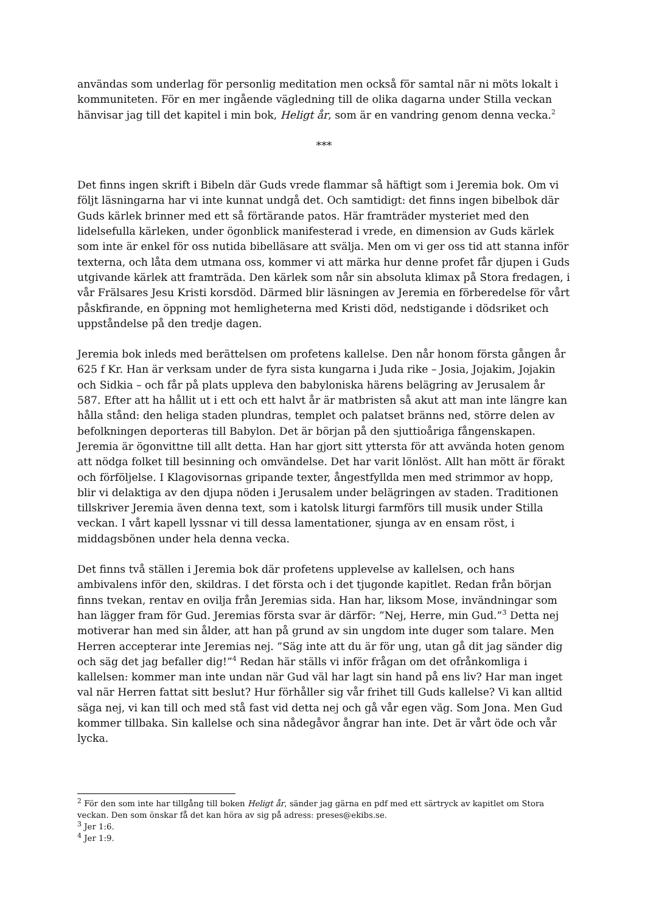användas som underlag för personlig meditation men också för samtal när ni möts lokalt i kommuniteten. För en mer ingående vägledning till de olika dagarna under Stilla veckan hänvisar jag till det kapitel i min bok, Heligt år, som är en vandring genom denna vecka.<sup>2</sup>
***
Det finns ingen skrift i Bibeln där Guds vrede flammar så häftigt som i Jeremia bok. Om vi följt läsningarna har vi inte kunnat undgå det. Och samtidigt: det finns ingen bibelbok där Guds kärlek brinner med ett så förtärande patos. Här framträder mysteriet med den lidelsefulla kärleken, under ögonblick manifesterad i vrede, en dimension av Guds kärlek som inte är enkel för oss nutida bibelläsare att svälja. Men om vi ger oss tid att stanna inför texterna, och låta dem utmana oss, kommer vi att märka hur denne profet får djupen i Guds utgivande kärlek att framträda. Den kärlek som når sin absoluta klimax på Stora fredagen, i vår Frälsares Jesu Kristi korsdöd. Därmed blir läsningen av Jeremia en förberedelse för vårt påskfirande, en öppning mot hemligheterna med Kristi död, nedstigande i dödsriket och uppståndelse på den tredje dagen.
Jeremia bok inleds med berättelsen om profetens kallelse. Den når honom första gången år 625 f Kr. Han är verksam under de fyra sista kungarna i Juda rike – Josia, Jojakim, Jojakin och Sidkia – och får på plats uppleva den babyloniska härens belägring av Jerusalem år 587. Efter att ha hållit ut i ett och ett halvt år är matbristen så akut att man inte längre kan hålla stånd: den heliga staden plundras, templet och palatset bränns ned, större delen av befolkningen deporteras till Babylon. Det är början på den sjuttioåriga fångenskapen. Jeremia är ögonvittne till allt detta. Han har gjort sitt yttersta för att avvända hoten genom att nödga folket till besinning och omvändelse. Det har varit lönlöst. Allt han mött är förakt och förföljelse. I Klagovisornas gripande texter, ångestfyllda men med strimmor av hopp, blir vi delaktiga av den djupa nöden i Jerusalem under belägringen av staden. Traditionen tillskriver Jeremia även denna text, som i katolsk liturgi farmförs till musik under Stilla veckan. I vårt kapell lyssnar vi till dessa lamentationer, sjunga av en ensam röst, i middagsbönen under hela denna vecka.
Det finns två ställen i Jeremia bok där profetens upplevelse av kallelsen, och hans ambivalens inför den, skildras. I det första och i det tjugonde kapitlet. Redan från början finns tvekan, rentav en ovilja från Jeremias sida. Han har, liksom Mose, invändningar som han lägger fram för Gud. Jeremias första svar är därför: ”Nej, Herre, min Gud.”<sup>3</sup> Detta nej motiverar han med sin ålder, att han på grund av sin ungdom inte duger som talare. Men Herren accepterar inte Jeremias nej. ”Säg inte att du är för ung, utan gå dit jag sänder dig och säg det jag befaller dig!”<sup>4</sup> Redan här ställs vi inför frågan om det ofrånkomliga i kallelsen: kommer man inte undan när Gud väl har lagt sin hand på ens liv? Har man inget val när Herren fattat sitt beslut? Hur förhåller sig vår frihet till Guds kallelse? Vi kan alltid säga nej, vi kan till och med stå fast vid detta nej och gå vår egen väg. Som Jona. Men Gud kommer tillbaka. Sin kallelse och sina nådegåvor ångrar han inte. Det är vårt öde och vår lycka.
<sup>2</sup> För den som inte har tillgång till boken Heligt år, sänder jag gärna en pdf med ett särtryck av kapitlet om Stora veckan. Den som önskar få det kan höra av sig på adress: preses@ekibs.se.
<sup>3</sup> Jer 1:6.
<sup>4</sup> Jer 1:9.